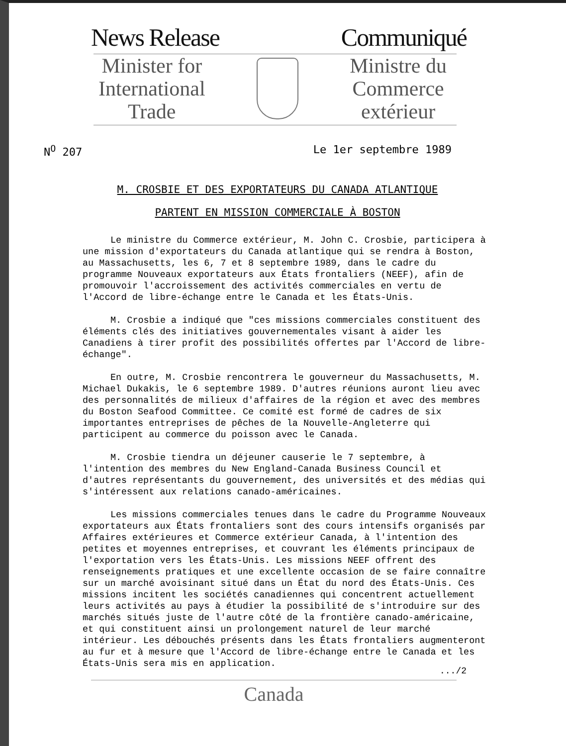News Release Communiqué
Minister for
International
Trade
Ministre du
Commerce
extérieur
N<sup>O</sup> 207 Le 1er septembre 1989
M. CROSBIE ET DES EXPORTATEURS DU CANADA ATLANTIQUE
PARTENT EN MISSION COMMERCIALE À BOSTON
Le ministre du Commerce extérieur, M. John C. Crosbie, participera à une mission d'exportateurs du Canada atlantique qui se rendra à Boston, au Massachusetts, les 6, 7 et 8 septembre 1989, dans le cadre du programme Nouveaux exportateurs aux États frontaliers (NEEF), afin de promouvoir l'accroissement des activités commerciales en vertu de l'Accord de libre-échange entre le Canada et les États-Unis.
M. Crosbie a indiqué que "ces missions commerciales constituent des éléments clés des initiatives gouvernementales visant à aider les Canadiens à tirer profit des possibilités offertes par l'Accord de libre-échange".
En outre, M. Crosbie rencontrera le gouverneur du Massachusetts, M. Michael Dukakis, le 6 septembre 1989. D'autres réunions auront lieu avec des personnalités de milieux d'affaires de la région et avec des membres du Boston Seafood Committee. Ce comité est formé de cadres de six importantes entreprises de pêches de la Nouvelle-Angleterre qui participent au commerce du poisson avec le Canada.
M. Crosbie tiendra un déjeuner causerie le 7 septembre, à l'intention des membres du New England-Canada Business Council et d'autres représentants du gouvernement, des universités et des médias qui s'intéressent aux relations canado-américaines.
Les missions commerciales tenues dans le cadre du Programme Nouveaux exportateurs aux États frontaliers sont des cours intensifs organisés par Affaires extérieures et Commerce extérieur Canada, à l'intention des petites et moyennes entreprises, et couvrant les éléments principaux de l'exportation vers les États-Unis. Les missions NEEF offrent des renseignements pratiques et une excellente occasion de se faire connaître sur un marché avoisinant situé dans un État du nord des États-Unis. Ces missions incitent les sociétés canadiennes qui concentrent actuellement leurs activités au pays à étudier la possibilité de s'introduire sur des marchés situés juste de l'autre côté de la frontière canado-américaine, et qui constituent ainsi un prolongement naturel de leur marché intérieur. Les débouchés présents dans les États frontaliers augmenteront au fur et à mesure que l'Accord de libre-échange entre le Canada et les États-Unis sera mis en application.
.../2
Canada